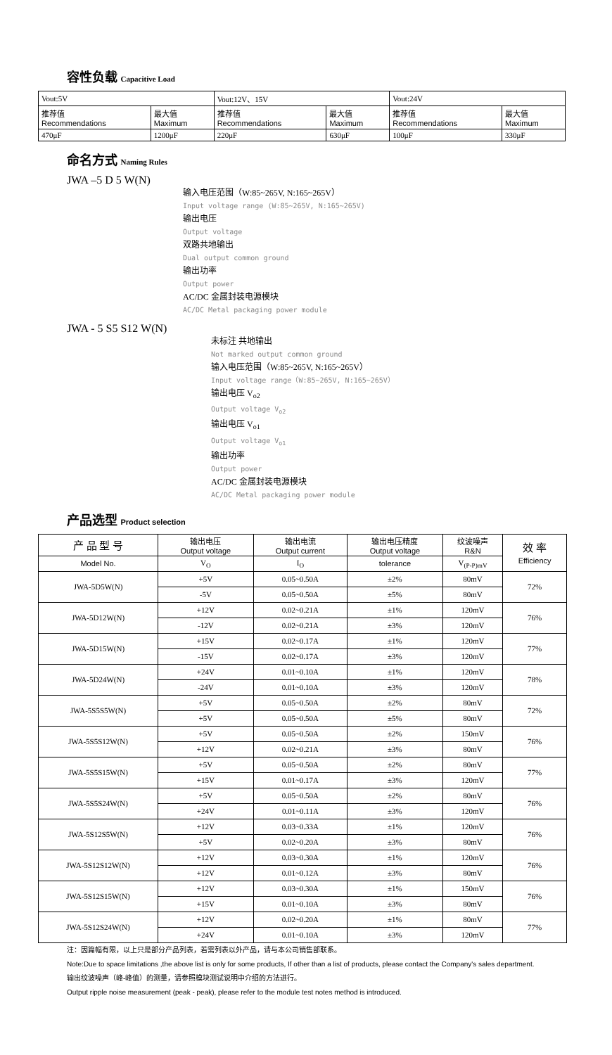容性负载 Capacitive Load
| Vout:5V | | Vout:12V、15V | | Vout:24V | |
| 推荐值 Recommendations | 最大值 Maximum | 推荐值 Recommendations | 最大值 Maximum | 推荐值 Recommendations | 最大值 Maximum |
| 470μF | 1200μF | 220μF | 630μF | 100μF | 330μF |
命名方式 Naming Rules
JWA –5 D 5 W(N)
输入电压范围（W:85~265V, N:165~265V）
Input voltage range (W:85~265V, N:165~265V)
输出电压
Output voltage
双路共地输出
Dual output common ground
输出功率
Output power
AC/DC 金属封装电源模块
AC/DC Metal packaging power module
JWA - 5 S5 S12 W(N)
未标注 共地输出
Not marked output common ground
输入电压范围（W:85~265V, N:165~265V）
Input voltage range（W:85~265V, N:165~265V）
输出电压 V<sub>o2</sub>
Output voltage V<sub>o2</sub>
输出电压 V<sub>o1</sub>
Output voltage V<sub>o1</sub>
输出功率
Output power
AC/DC 金属封装电源模块
AC/DC Metal packaging power module
产品选型 Product selection
| 产 品 型 号 | 输出电压 Output voltage | 输出电流 Output current | 输出电压精度 Output voltage | 纹波噪声 R&N | 效 率 Efficiency |
| Model No. | V<sub>O</sub> | I<sub>O</sub> | tolerance | V<sub>(P-P)mV</sub> | |
| JWA-5D5W(N) | +5V | 0.05~0.50A | ±2% | 80mV | 72% |
| | -5V | 0.05~0.50A | ±5% | 80mV | |
| JWA-5D12W(N) | +12V | 0.02~0.21A | ±1% | 120mV | 76% |
| | -12V | 0.02~0.21A | ±3% | 120mV | |
| JWA-5D15W(N) | +15V | 0.02~0.17A | ±1% | 120mV | 77% |
| | -15V | 0.02~0.17A | ±3% | 120mV | |
| JWA-5D24W(N) | +24V | 0.01~0.10A | ±1% | 120mV | 78% |
| | -24V | 0.01~0.10A | ±3% | 120mV | |
| JWA-5S5S5W(N) | +5V | 0.05~0.50A | ±2% | 80mV | 72% |
| | +5V | 0.05~0.50A | ±5% | 80mV | |
| JWA-5S5S12W(N) | +5V | 0.05~0.50A | ±2% | 150mV | 76% |
| | +12V | 0.02~0.21A | ±3% | 80mV | |
| JWA-5S5S15W(N) | +5V | 0.05~0.50A | ±2% | 80mV | 77% |
| | +15V | 0.01~0.17A | ±3% | 120mV | |
| JWA-5S5S24W(N) | +5V | 0.05~0.50A | ±2% | 80mV | 76% |
| | +24V | 0.01~0.11A | ±3% | 120mV | |
| JWA-5S12S5W(N) | +12V | 0.03~0.33A | ±1% | 120mV | 76% |
| | +5V | 0.02~0.20A | ±3% | 80mV | |
| JWA-5S12S12W(N) | +12V | 0.03~0.30A | ±1% | 120mV | 76% |
| | +12V | 0.01~0.12A | ±3% | 80mV | |
| JWA-5S12S15W(N) | +12V | 0.03~0.30A | ±1% | 150mV | 76% |
| | +15V | 0.01~0.10A | ±3% | 80mV | |
| JWA-5S12S24W(N) | +12V | 0.02~0.20A | ±1% | 80mV | 77% |
| | +24V | 0.01~0.10A | ±3% | 120mV | |
注：因篇幅有限，以上只是部分产品列表，若需列表以外产品，请与本公司销售部联系。
Note:Due to space limitations ,the above list is only for some products, If other than a list of products, please contact the Company's sales department.
输出纹波噪声（峰-峰值）的测量，请参照模块测试说明中介绍的方法进行。
Output ripple noise measurement (peak - peak), please refer to the module test notes method is introduced.